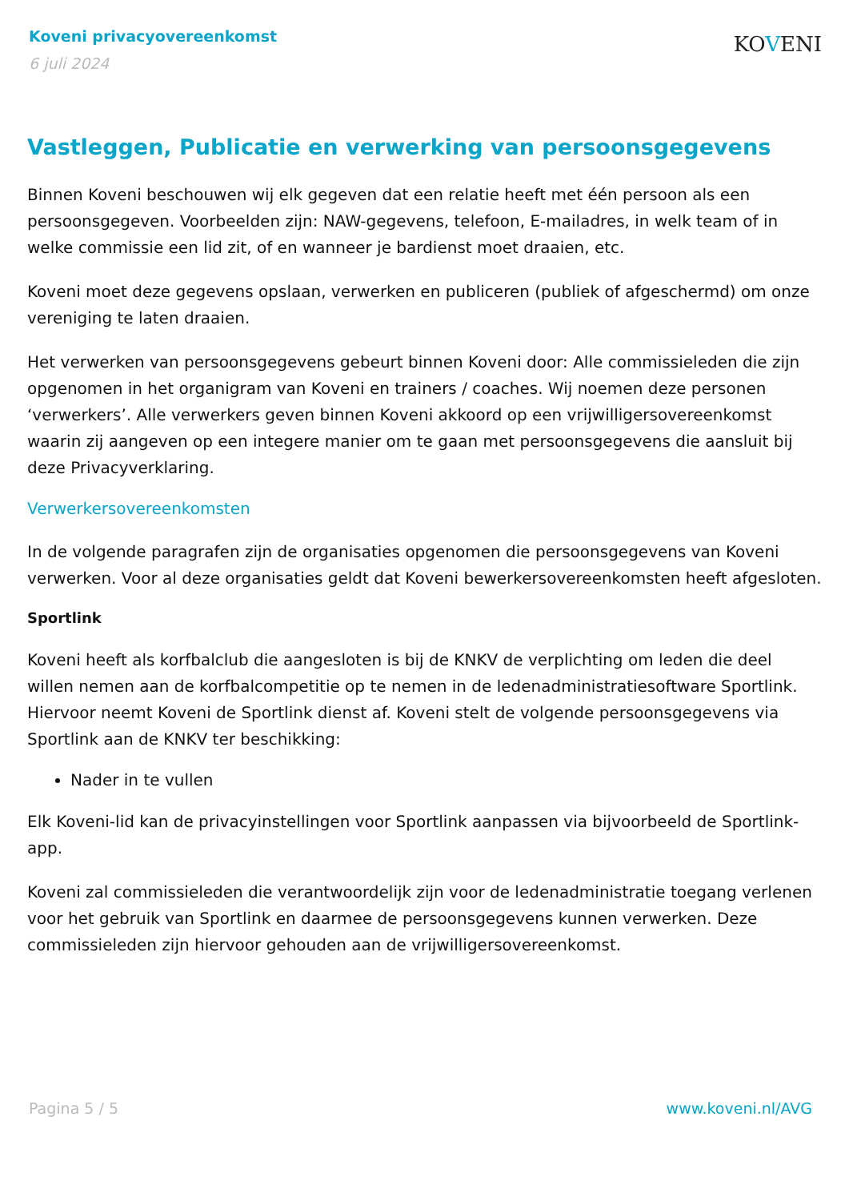Koveni privacyovereenkomst
6 juli 2024
KOVENI
Vastleggen, Publicatie en verwerking van persoonsgegevens
Binnen Koveni beschouwen wij elk gegeven dat een relatie heeft met één persoon als een persoonsgegeven. Voorbeelden zijn: NAW-gegevens, telefoon, E-mailadres, in welk team of in welke commissie een lid zit, of en wanneer je bardienst moet draaien, etc.
Koveni moet deze gegevens opslaan, verwerken en publiceren (publiek of afgeschermd) om onze vereniging te laten draaien.
Het verwerken van persoonsgegevens gebeurt binnen Koveni door: Alle commissieleden die zijn opgenomen in het organigram van Koveni en trainers / coaches. Wij noemen deze personen ‘verwerkers’. Alle verwerkers geven binnen Koveni akkoord op een vrijwilligersovereenkomst waarin zij aangeven op een integere manier om te gaan met persoonsgegevens die aansluit bij deze Privacyverklaring.
Verwerkersovereenkomsten
In de volgende paragrafen zijn de organisaties opgenomen die persoonsgegevens van Koveni verwerken. Voor al deze organisaties geldt dat Koveni bewerkersovereenkomsten heeft afgesloten.
Sportlink
Koveni heeft als korfbalclub die aangesloten is bij de KNKV de verplichting om leden die deel willen nemen aan de korfbalcompetitie op te nemen in de ledenadministratiesoftware Sportlink. Hiervoor neemt Koveni de Sportlink dienst af. Koveni stelt de volgende persoonsgegevens via Sportlink aan de KNKV ter beschikking:
Nader in te vullen
Elk Koveni-lid kan de privacyinstellingen voor Sportlink aanpassen via bijvoorbeeld de Sportlink-app.
Koveni zal commissieleden die verantwoordelijk zijn voor de ledenadministratie toegang verlenen voor het gebruik van Sportlink en daarmee de persoonsgegevens kunnen verwerken. Deze commissieleden zijn hiervoor gehouden aan de vrijwilligersovereenkomst.
Pagina 5 / 5 www.koveni.nl/AVG